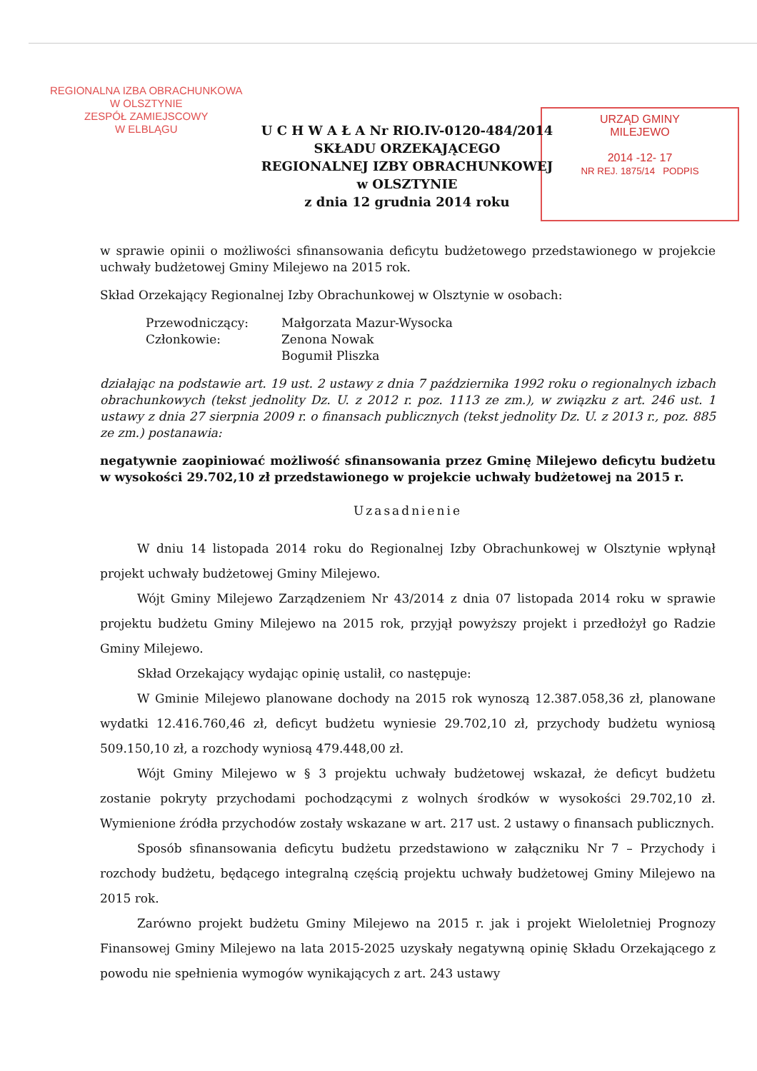REGIONALNA IZBA OBRACHUNKOWA
W OLSZTYNIE
ZESPÓŁ ZAMIEJSCOWY
W ELBLĄGU
URZĄD GMINY
MILEJEWO
2014 -12- 17
NR REJ. 1875/14 PODPIS
U C H W A Ł A Nr RIO.IV-0120-484/2014
SKŁADU ORZEKAJĄCEGO
REGIONALNEJ IZBY OBRACHUNKOWEJ
w OLSZTYNIE
z dnia 12 grudnia 2014 roku
w sprawie opinii o możliwości sfinansowania deficytu budżetowego przedstawionego w projekcie uchwały budżetowej Gminy Milejewo na 2015 rok.
Skład Orzekający Regionalnej Izby Obrachunkowej w Olsztynie w osobach:
Przewodniczący: Małgorzata Mazur-Wysocka
Członkowie: Zenona Nowak
Bogumił Pliszka
działając na podstawie art. 19 ust. 2 ustawy z dnia 7 października 1992 roku o regionalnych izbach obrachunkowych (tekst jednolity Dz. U. z 2012 r. poz. 1113 ze zm.), w związku z art. 246 ust. 1 ustawy z dnia 27 sierpnia 2009 r. o finansach publicznych (tekst jednolity Dz. U. z 2013 r., poz. 885 ze zm.) postanawia:
negatywnie zaopiniować możliwość sfinansowania przez Gminę Milejewo deficytu budżetu w wysokości 29.702,10 zł przedstawionego w projekcie uchwały budżetowej na 2015 r.
Uzasadnienie
W dniu 14 listopada 2014 roku do Regionalnej Izby Obrachunkowej w Olsztynie wpłynął projekt uchwały budżetowej Gminy Milejewo.
Wójt Gminy Milejewo Zarządzeniem Nr 43/2014 z dnia 07 listopada 2014 roku w sprawie projektu budżetu Gminy Milejewo na 2015 rok, przyjął powyższy projekt i przedłożył go Radzie Gminy Milejewo.
Skład Orzekający wydając opinię ustalił, co następuje:
W Gminie Milejewo planowane dochody na 2015 rok wynoszą 12.387.058,36 zł, planowane wydatki 12.416.760,46 zł, deficyt budżetu wyniesie 29.702,10 zł, przychody budżetu wyniosą 509.150,10 zł, a rozchody wyniosą 479.448,00 zł.
Wójt Gminy Milejewo w § 3 projektu uchwały budżetowej wskazał, że deficyt budżetu zostanie pokryty przychodami pochodzącymi z wolnych środków w wysokości 29.702,10 zł. Wymienione źródła przychodów zostały wskazane w art. 217 ust. 2 ustawy o finansach publicznych.
Sposób sfinansowania deficytu budżetu przedstawiono w załączniku Nr 7 – Przychody i rozchody budżetu, będącego integralną częścią projektu uchwały budżetowej Gminy Milejewo na 2015 rok.
Zarówno projekt budżetu Gminy Milejewo na 2015 r. jak i projekt Wieloletniej Prognozy Finansowej Gminy Milejewo na lata 2015-2025 uzyskały negatywną opinię Składu Orzekającego z powodu nie spełnienia wymogów wynikających z art. 243 ustawy